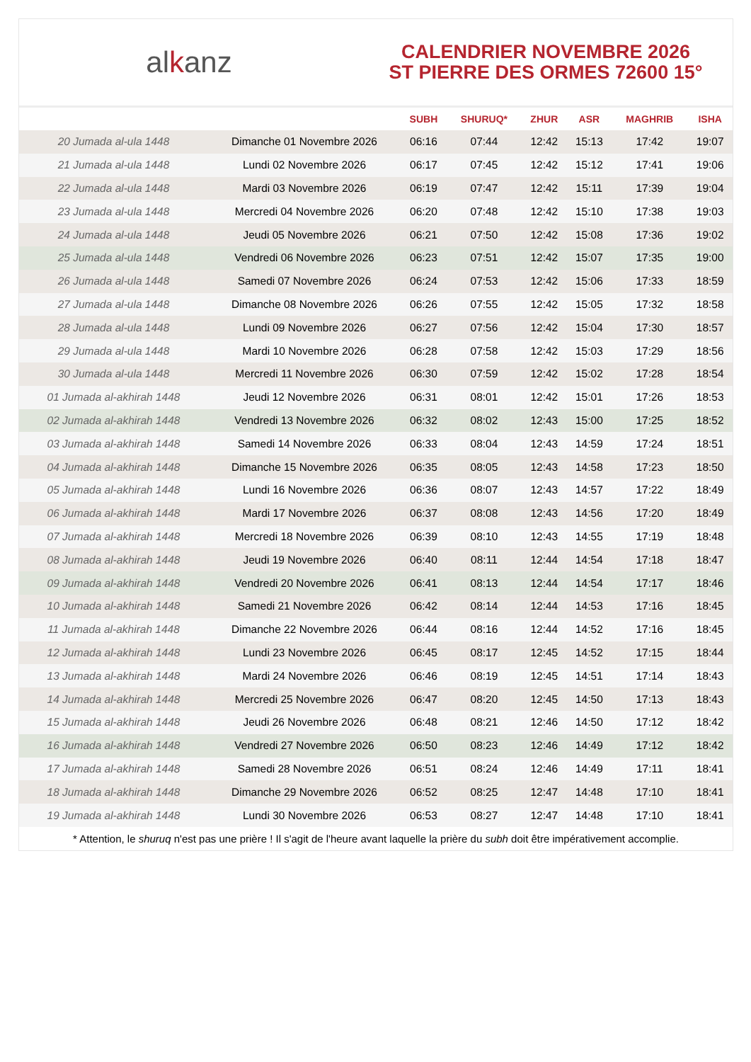alkanz
CALENDRIER NOVEMBRE 2026
ST PIERRE DES ORMES 72600 15°
| | | SUBH | SHURUQ* | ZHUR | ASR | MAGHRIB | ISHA |
| --- | --- | --- | --- | --- | --- | --- | --- |
| 20 Jumada al-ula 1448 | Dimanche 01 Novembre 2026 | 06:16 | 07:44 | 12:42 | 15:13 | 17:42 | 19:07 |
| 21 Jumada al-ula 1448 | Lundi 02 Novembre 2026 | 06:17 | 07:45 | 12:42 | 15:12 | 17:41 | 19:06 |
| 22 Jumada al-ula 1448 | Mardi 03 Novembre 2026 | 06:19 | 07:47 | 12:42 | 15:11 | 17:39 | 19:04 |
| 23 Jumada al-ula 1448 | Mercredi 04 Novembre 2026 | 06:20 | 07:48 | 12:42 | 15:10 | 17:38 | 19:03 |
| 24 Jumada al-ula 1448 | Jeudi 05 Novembre 2026 | 06:21 | 07:50 | 12:42 | 15:08 | 17:36 | 19:02 |
| 25 Jumada al-ula 1448 | Vendredi 06 Novembre 2026 | 06:23 | 07:51 | 12:42 | 15:07 | 17:35 | 19:00 |
| 26 Jumada al-ula 1448 | Samedi 07 Novembre 2026 | 06:24 | 07:53 | 12:42 | 15:06 | 17:33 | 18:59 |
| 27 Jumada al-ula 1448 | Dimanche 08 Novembre 2026 | 06:26 | 07:55 | 12:42 | 15:05 | 17:32 | 18:58 |
| 28 Jumada al-ula 1448 | Lundi 09 Novembre 2026 | 06:27 | 07:56 | 12:42 | 15:04 | 17:30 | 18:57 |
| 29 Jumada al-ula 1448 | Mardi 10 Novembre 2026 | 06:28 | 07:58 | 12:42 | 15:03 | 17:29 | 18:56 |
| 30 Jumada al-ula 1448 | Mercredi 11 Novembre 2026 | 06:30 | 07:59 | 12:42 | 15:02 | 17:28 | 18:54 |
| 01 Jumada al-akhirah 1448 | Jeudi 12 Novembre 2026 | 06:31 | 08:01 | 12:42 | 15:01 | 17:26 | 18:53 |
| 02 Jumada al-akhirah 1448 | Vendredi 13 Novembre 2026 | 06:32 | 08:02 | 12:43 | 15:00 | 17:25 | 18:52 |
| 03 Jumada al-akhirah 1448 | Samedi 14 Novembre 2026 | 06:33 | 08:04 | 12:43 | 14:59 | 17:24 | 18:51 |
| 04 Jumada al-akhirah 1448 | Dimanche 15 Novembre 2026 | 06:35 | 08:05 | 12:43 | 14:58 | 17:23 | 18:50 |
| 05 Jumada al-akhirah 1448 | Lundi 16 Novembre 2026 | 06:36 | 08:07 | 12:43 | 14:57 | 17:22 | 18:49 |
| 06 Jumada al-akhirah 1448 | Mardi 17 Novembre 2026 | 06:37 | 08:08 | 12:43 | 14:56 | 17:20 | 18:49 |
| 07 Jumada al-akhirah 1448 | Mercredi 18 Novembre 2026 | 06:39 | 08:10 | 12:43 | 14:55 | 17:19 | 18:48 |
| 08 Jumada al-akhirah 1448 | Jeudi 19 Novembre 2026 | 06:40 | 08:11 | 12:44 | 14:54 | 17:18 | 18:47 |
| 09 Jumada al-akhirah 1448 | Vendredi 20 Novembre 2026 | 06:41 | 08:13 | 12:44 | 14:54 | 17:17 | 18:46 |
| 10 Jumada al-akhirah 1448 | Samedi 21 Novembre 2026 | 06:42 | 08:14 | 12:44 | 14:53 | 17:16 | 18:45 |
| 11 Jumada al-akhirah 1448 | Dimanche 22 Novembre 2026 | 06:44 | 08:16 | 12:44 | 14:52 | 17:16 | 18:45 |
| 12 Jumada al-akhirah 1448 | Lundi 23 Novembre 2026 | 06:45 | 08:17 | 12:45 | 14:52 | 17:15 | 18:44 |
| 13 Jumada al-akhirah 1448 | Mardi 24 Novembre 2026 | 06:46 | 08:19 | 12:45 | 14:51 | 17:14 | 18:43 |
| 14 Jumada al-akhirah 1448 | Mercredi 25 Novembre 2026 | 06:47 | 08:20 | 12:45 | 14:50 | 17:13 | 18:43 |
| 15 Jumada al-akhirah 1448 | Jeudi 26 Novembre 2026 | 06:48 | 08:21 | 12:46 | 14:50 | 17:12 | 18:42 |
| 16 Jumada al-akhirah 1448 | Vendredi 27 Novembre 2026 | 06:50 | 08:23 | 12:46 | 14:49 | 17:12 | 18:42 |
| 17 Jumada al-akhirah 1448 | Samedi 28 Novembre 2026 | 06:51 | 08:24 | 12:46 | 14:49 | 17:11 | 18:41 |
| 18 Jumada al-akhirah 1448 | Dimanche 29 Novembre 2026 | 06:52 | 08:25 | 12:47 | 14:48 | 17:10 | 18:41 |
| 19 Jumada al-akhirah 1448 | Lundi 30 Novembre 2026 | 06:53 | 08:27 | 12:47 | 14:48 | 17:10 | 18:41 |
* Attention, le shuruq n'est pas une prière ! Il s'agit de l'heure avant laquelle la prière du subh doit être impérativement accomplie.